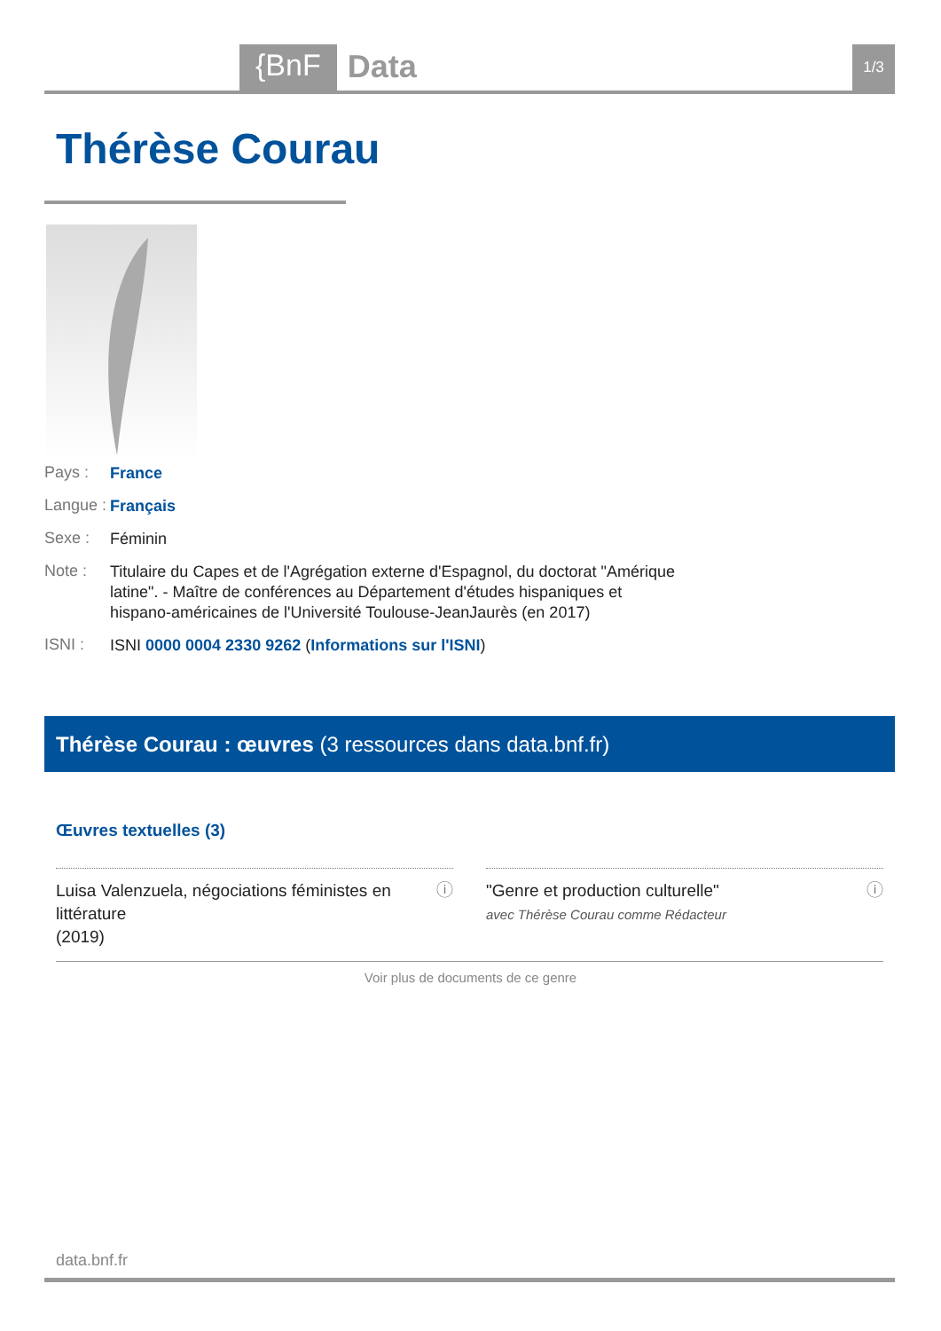{BnF Data 1/3
Thérèse Courau
Pays : France
Langue : Français
Sexe : Féminin
Note : Titulaire du Capes et de l'Agrégation externe d'Espagnol, du doctorat "Amérique latine". - Maître de conférences au Département d'études hispaniques et hispano-américaines de l'Université Toulouse-JeanJaurès (en 2017)
ISNI : ISNI 0000 0004 2330 9262 (Informations sur l'ISNI)
Thérèse Courau : œuvres (3 ressources dans data.bnf.fr)
Œuvres textuelles (3)
Luisa Valenzuela, négociations féministes en littérature
(2019)
ⓘ
"Genre et production culturelle"
avec Thérèse Courau comme Rédacteur
ⓘ
Voir plus de documents de ce genre
data.bnf.fr